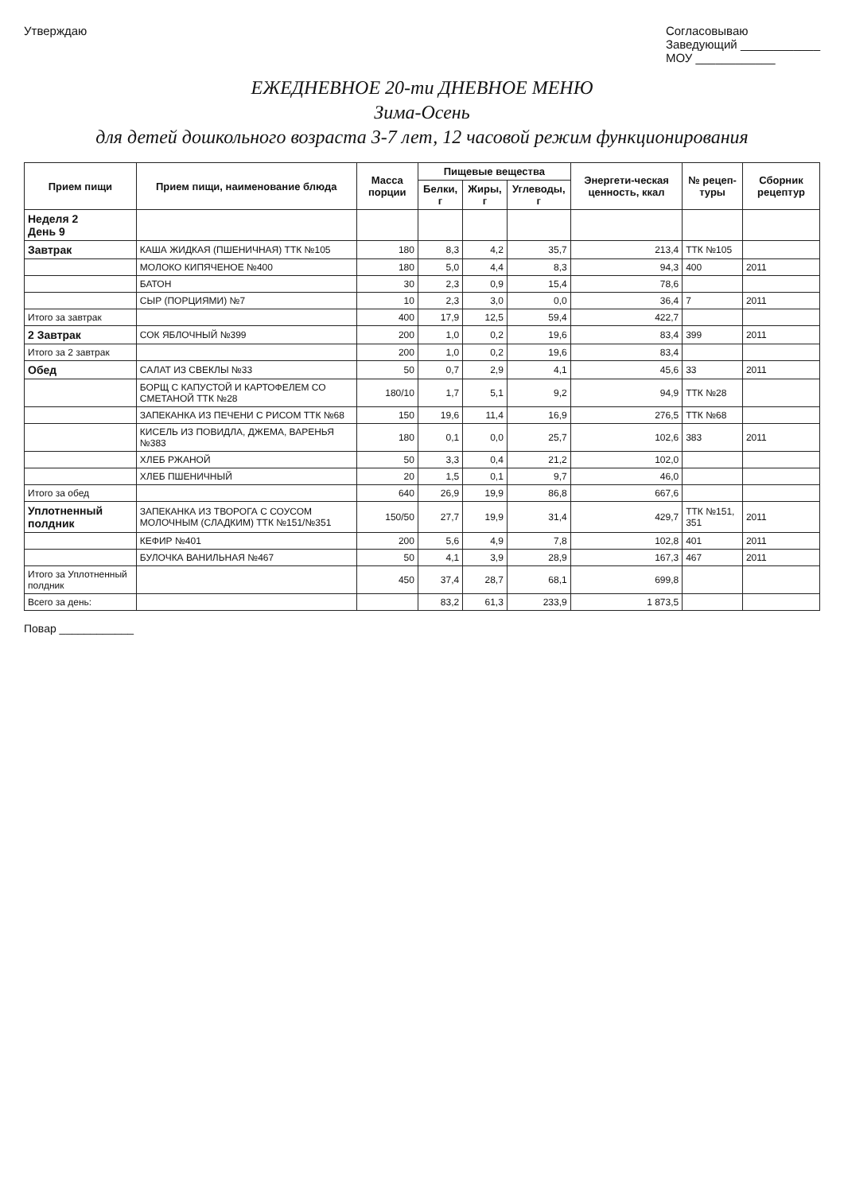Утверждаю Согласовываю
Заведующий ____________
МОУ ____________
ЕЖЕДНЕВНОЕ 20-ти ДНЕВНОЕ МЕНЮ
Зима-Осень
для детей дошкольного возраста 3-7 лет, 12 часовой режим функционирования
| Прием пищи | Прием пищи, наименование блюда | Масса порции | Пищевые вещества | | | Энергети-ческая ценность, ккал | № рецеп-туры | Сборник рецептур |
| --- | --- | --- | --- | --- | --- | --- | --- | --- |
| | | | Белки, г | Жиры, г | Углеводы, г | | | |
| Неделя 2 День 9 | | | | | | | | |
| Завтрак | КАША ЖИДКАЯ (ПШЕНИЧНАЯ) ТТК №105 | 180 | 8,3 | 4,2 | 35,7 | 213,4 | ТТК №105 | |
| | МОЛОКО КИПЯЧЕНОЕ №400 | 180 | 5,0 | 4,4 | 8,3 | 94,3 | 400 | 2011 |
| | БАТОН | 30 | 2,3 | 0,9 | 15,4 | 78,6 | | |
| | СЫР (ПОРЦИЯМИ) №7 | 10 | 2,3 | 3,0 | 0,0 | 36,4 | 7 | 2011 |
| Итого за завтрак | | 400 | 17,9 | 12,5 | 59,4 | 422,7 | | |
| 2 Завтрак | СОК ЯБЛОЧНЫЙ №399 | 200 | 1,0 | 0,2 | 19,6 | 83,4 | 399 | 2011 |
| Итого за 2 завтрак | | 200 | 1,0 | 0,2 | 19,6 | 83,4 | | |
| Обед | САЛАТ ИЗ СВЕКЛЫ №33 | 50 | 0,7 | 2,9 | 4,1 | 45,6 | 33 | 2011 |
| | БОРЩ С КАПУСТОЙ И КАРТОФЕЛЕМ СО СМЕТАНОЙ ТТК №28 | 180/10 | 1,7 | 5,1 | 9,2 | 94,9 | ТТК №28 | |
| | ЗАПЕКАНКА ИЗ ПЕЧЕНИ С РИСОМ ТТК №68 | 150 | 19,6 | 11,4 | 16,9 | 276,5 | ТТК №68 | |
| | КИСЕЛЬ ИЗ ПОВИДЛА, ДЖЕМА, ВАРЕНЬЯ №383 | 180 | 0,1 | 0,0 | 25,7 | 102,6 | 383 | 2011 |
| | ХЛЕБ РЖАНОЙ | 50 | 3,3 | 0,4 | 21,2 | 102,0 | | |
| | ХЛЕБ ПШЕНИЧНЫЙ | 20 | 1,5 | 0,1 | 9,7 | 46,0 | | |
| Итого за обед | | 640 | 26,9 | 19,9 | 86,8 | 667,6 | | |
| Уплотненный полдник | ЗАПЕКАНКА ИЗ ТВОРОГА С СОУСОМ МОЛОЧНЫМ (СЛАДКИМ) ТТК №151/№351 | 150/50 | 27,7 | 19,9 | 31,4 | 429,7 | ТТК №151, 351 | 2011 |
| | КЕФИР №401 | 200 | 5,6 | 4,9 | 7,8 | 102,8 | 401 | 2011 |
| | БУЛОЧКА ВАНИЛЬНАЯ №467 | 50 | 4,1 | 3,9 | 28,9 | 167,3 | 467 | 2011 |
| Итого за Уплотненный полдник | | 450 | 37,4 | 28,7 | 68,1 | 699,8 | | |
| Всего за день: | | | 83,2 | 61,3 | 233,9 | 1 873,5 | | |
Повар ____________